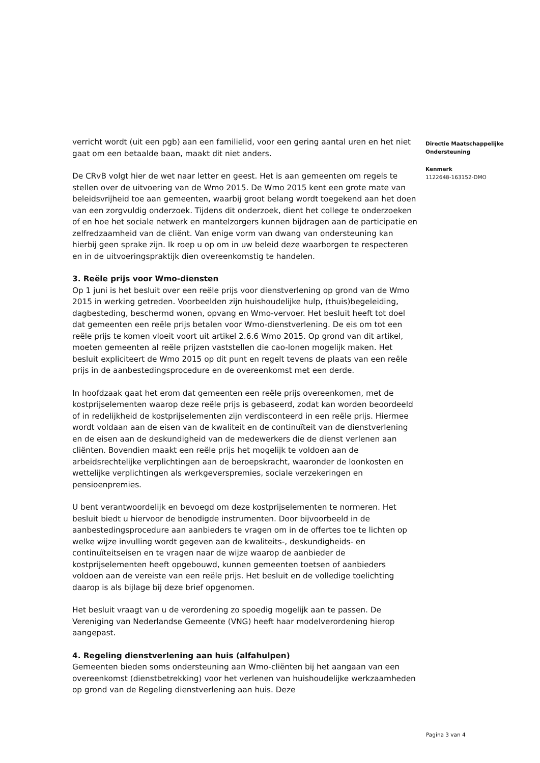verricht wordt (uit een pgb) aan een familielid, voor een gering aantal uren en het niet gaat om een betaalde baan, maakt dit niet anders.
De CRvB volgt hier de wet naar letter en geest. Het is aan gemeenten om regels te stellen over de uitvoering van de Wmo 2015. De Wmo 2015 kent een grote mate van beleidsvrijheid toe aan gemeenten, waarbij groot belang wordt toegekend aan het doen van een zorgvuldig onderzoek. Tijdens dit onderzoek, dient het college te onderzoeken of en hoe het sociale netwerk en mantelzorgers kunnen bijdragen aan de participatie en zelfredzaamheid van de cliënt. Van enige vorm van dwang van ondersteuning kan hierbij geen sprake zijn. Ik roep u op om in uw beleid deze waarborgen te respecteren en in de uitvoeringspraktijk dien overeenkomstig te handelen.
3. Reële prijs voor Wmo-diensten
Op 1 juni is het besluit over een reële prijs voor dienstverlening op grond van de Wmo 2015 in werking getreden. Voorbeelden zijn huishoudelijke hulp, (thuis)begeleiding, dagbesteding, beschermd wonen, opvang en Wmo-vervoer. Het besluit heeft tot doel dat gemeenten een reële prijs betalen voor Wmo-dienstverlening. De eis om tot een reële prijs te komen vloeit voort uit artikel 2.6.6 Wmo 2015. Op grond van dit artikel, moeten gemeenten al reële prijzen vaststellen die cao-lonen mogelijk maken. Het besluit expliciteert de Wmo 2015 op dit punt en regelt tevens de plaats van een reële prijs in de aanbestedingsprocedure en de overeenkomst met een derde.
In hoofdzaak gaat het erom dat gemeenten een reële prijs overeenkomen, met de kostprijselementen waarop deze reële prijs is gebaseerd, zodat kan worden beoordeeld of in redelijkheid de kostprijselementen zijn verdisconteerd in een reële prijs. Hiermee wordt voldaan aan de eisen van de kwaliteit en de continuïteit van de dienstverlening en de eisen aan de deskundigheid van de medewerkers die de dienst verlenen aan cliënten. Bovendien maakt een reële prijs het mogelijk te voldoen aan de arbeidsrechtelijke verplichtingen aan de beroepskracht, waaronder de loonkosten en wettelijke verplichtingen als werkgeverspremies, sociale verzekeringen en pensioenpremies.
U bent verantwoordelijk en bevoegd om deze kostprijselementen te normeren. Het besluit biedt u hiervoor de benodigde instrumenten. Door bijvoorbeeld in de aanbestedingsprocedure aan aanbieders te vragen om in de offertes toe te lichten op welke wijze invulling wordt gegeven aan de kwaliteits-, deskundigheids- en continuïteitseisen en te vragen naar de wijze waarop de aanbieder de kostprijselementen heeft opgebouwd, kunnen gemeenten toetsen of aanbieders voldoen aan de vereiste van een reële prijs. Het besluit en de volledige toelichting daarop is als bijlage bij deze brief opgenomen.
Het besluit vraagt van u de verordening zo spoedig mogelijk aan te passen. De Vereniging van Nederlandse Gemeente (VNG) heeft haar modelverordening hierop aangepast.
4. Regeling dienstverlening aan huis (alfahulpen)
Gemeenten bieden soms ondersteuning aan Wmo-cliënten bij het aangaan van een overeenkomst (dienstbetrekking) voor het verlenen van huishoudelijke werkzaamheden op grond van de Regeling dienstverlening aan huis. Deze
Directie Maatschappelijke Ondersteuning
Kenmerk
1122648-163152-DMO
Pagina 3 van 4